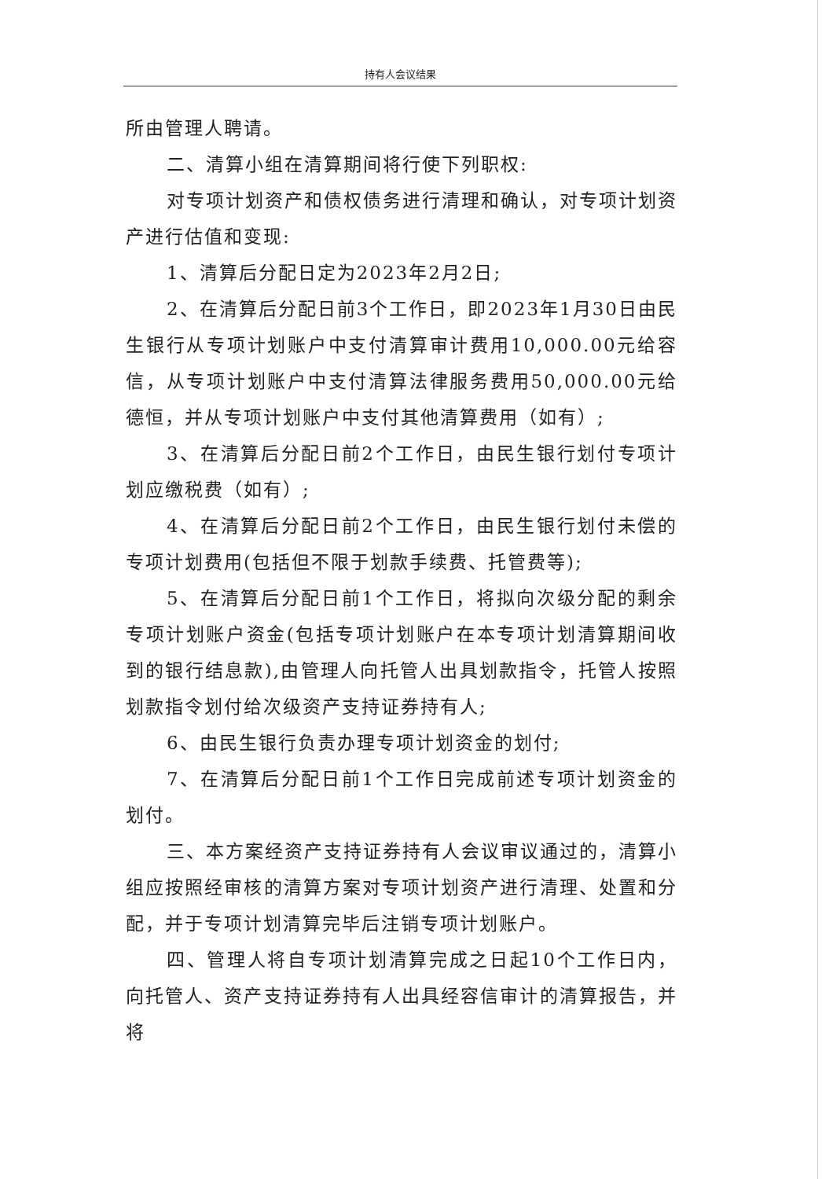持有人会议结果
所由管理人聘请。
二、清算小组在清算期间将行使下列职权:
对专项计划资产和债权债务进行清理和确认，对专项计划资产进行估值和变现:
1、清算后分配日定为2023年2月2日;
2、在清算后分配日前3个工作日，即2023年1月30日由民生银行从专项计划账户中支付清算审计费用10,000.00元给容信，从专项计划账户中支付清算法律服务费用50,000.00元给德恒，并从专项计划账户中支付其他清算费用（如有）;
3、在清算后分配日前2个工作日，由民生银行划付专项计划应缴税费（如有）;
4、在清算后分配日前2个工作日，由民生银行划付未偿的专项计划费用(包括但不限于划款手续费、托管费等);
5、在清算后分配日前1个工作日，将拟向次级分配的剩余专项计划账户资金(包括专项计划账户在本专项计划清算期间收到的银行结息款),由管理人向托管人出具划款指令，托管人按照划款指令划付给次级资产支持证券持有人;
6、由民生银行负责办理专项计划资金的划付;
7、在清算后分配日前1个工作日完成前述专项计划资金的划付。
三、本方案经资产支持证券持有人会议审议通过的，清算小组应按照经审核的清算方案对专项计划资产进行清理、处置和分配，并于专项计划清算完毕后注销专项计划账户。
四、管理人将自专项计划清算完成之日起10个工作日内，向托管人、资产支持证券持有人出具经容信审计的清算报告，并将